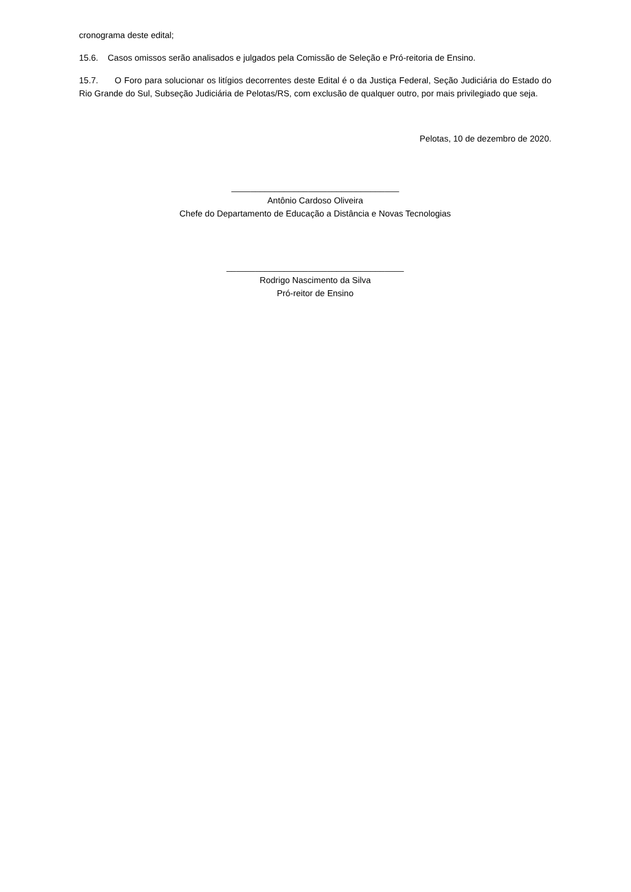cronograma deste edital;
15.6. Casos omissos serão analisados e julgados pela Comissão de Seleção e Pró-reitoria de Ensino.
15.7. O Foro para solucionar os litígios decorrentes deste Edital é o da Justiça Federal, Seção Judiciária do Estado do Rio Grande do Sul, Subseção Judiciária de Pelotas/RS, com exclusão de qualquer outro, por mais privilegiado que seja.
Pelotas, 10 de dezembro de 2020.
___________________________________
Antônio Cardoso Oliveira
Chefe do Departamento de Educação a Distância e Novas Tecnologias
_____________________________________
Rodrigo Nascimento da Silva
Pró-reitor de Ensino